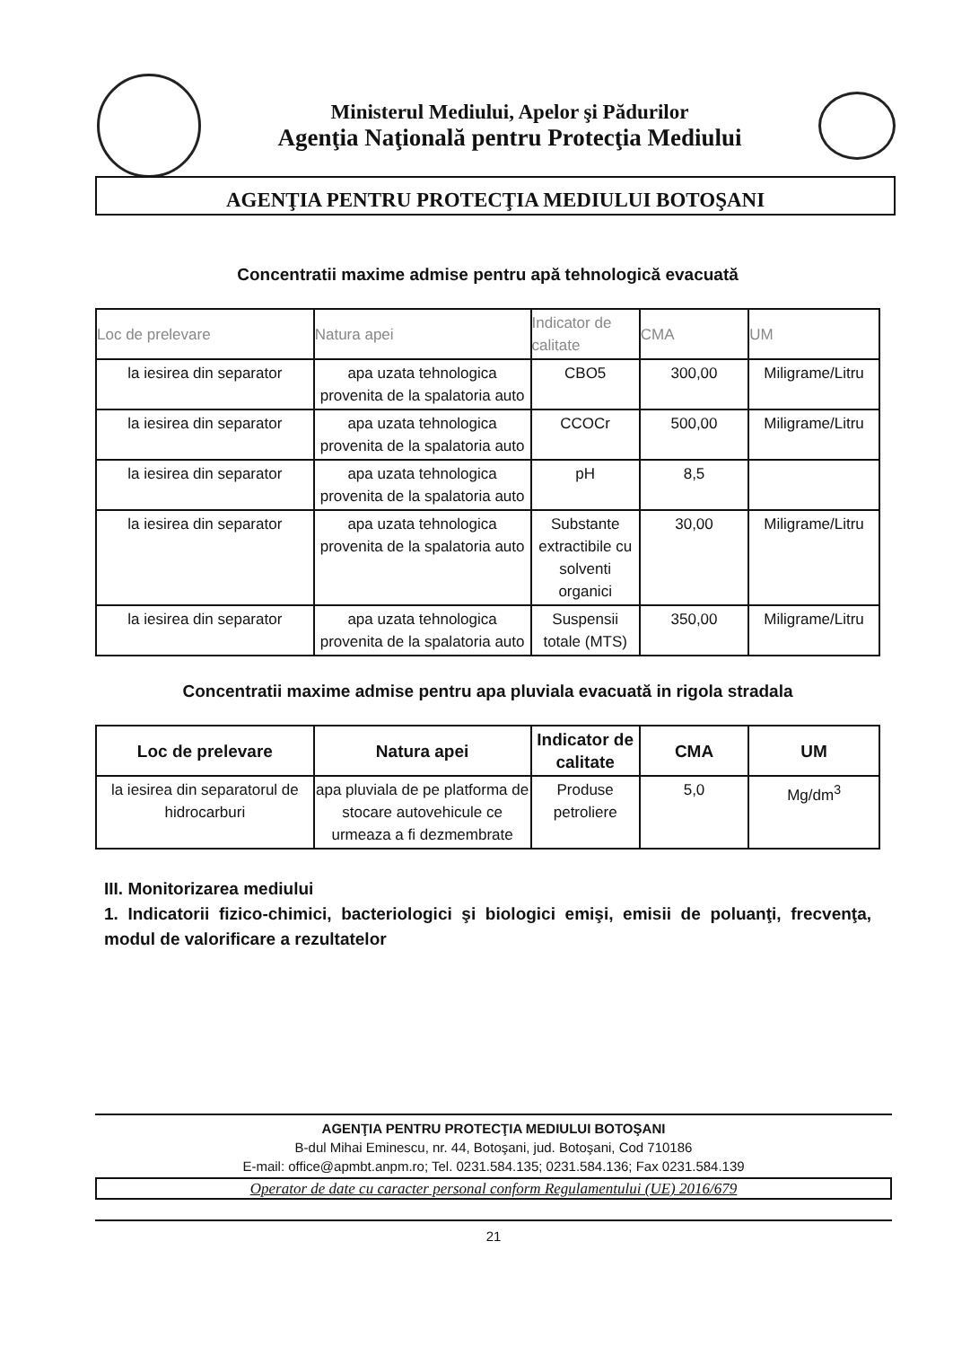Ministerul Mediului, Apelor şi Pădurilor
Agenţia Naţională pentru Protecţia Mediului
AGENŢIA PENTRU PROTECŢIA MEDIULUI BOTOŞANI
Concentratii maxime admise pentru apă tehnologică evacuată
| Loc de prelevare | Natura apei | Indicator de calitate | CMA | UM |
| --- | --- | --- | --- | --- |
| la iesirea din separator | apa uzata tehnologica provenita de la spalatoria auto | CBO5 | 300,00 | Miligrame/Litru |
| la iesirea din separator | apa uzata tehnologica provenita de la spalatoria auto | CCOCr | 500,00 | Miligrame/Litru |
| la iesirea din separator | apa uzata tehnologica provenita de la spalatoria auto | pH | 8,5 | |
| la iesirea din separator | apa uzata tehnologica provenita de la spalatoria auto | Substante extractibile cu solventi organici | 30,00 | Miligrame/Litru |
| la iesirea din separator | apa uzata tehnologica provenita de la spalatoria auto | Suspensii totale (MTS) | 350,00 | Miligrame/Litru |
Concentratii maxime admise pentru apa pluviala evacuată in rigola stradala
| Loc de prelevare | Natura apei | Indicator de calitate | CMA | UM |
| --- | --- | --- | --- | --- |
| la iesirea din separatorul de hidrocarburi | apa pluviala de pe platforma de stocare autovehicule ce urmeaza a fi dezmembrate | Produse petroliere | 5,0 | Mg/dm<sup>3</sup> |
III. Monitorizarea mediului
1. Indicatorii fizico-chimici, bacteriologici şi biologici emişi, emisii de poluanţi, frecvenţa, modul de valorificare a rezultatelor
AGENŢIA PENTRU PROTECŢIA MEDIULUI BOTOŞANI
B-dul Mihai Eminescu, nr. 44, Botoşani, jud. Botoşani, Cod 710186
E-mail: office@apmbt.anpm.ro; Tel. 0231.584.135; 0231.584.136; Fax 0231.584.139
Operator de date cu caracter personal conform Regulamentului (UE) 2016/679
21